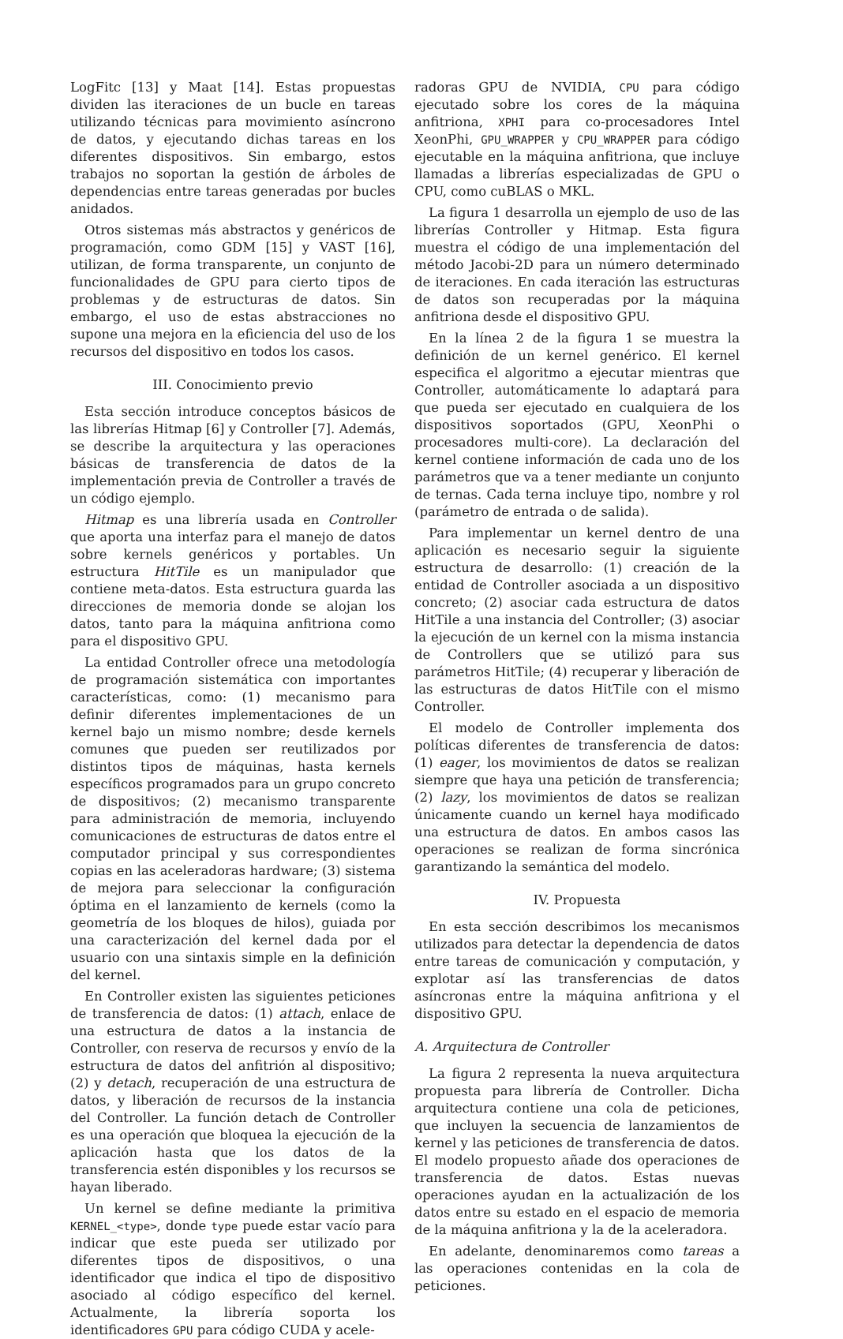LogFitc [13] y Maat [14]. Estas propuestas dividen las iteraciones de un bucle en tareas utilizando técnicas para movimiento asíncrono de datos, y ejecutando dichas tareas en los diferentes dispositivos. Sin embargo, estos trabajos no soportan la gestión de árboles de dependencias entre tareas generadas por bucles anidados.
Otros sistemas más abstractos y genéricos de programación, como GDM [15] y VAST [16], utilizan, de forma transparente, un conjunto de funcionalidades de GPU para cierto tipos de problemas y de estructuras de datos. Sin embargo, el uso de estas abstracciones no supone una mejora en la eficiencia del uso de los recursos del dispositivo en todos los casos.
III. Conocimiento previo
Esta sección introduce conceptos básicos de las librerías Hitmap [6] y Controller [7]. Además, se describe la arquitectura y las operaciones básicas de transferencia de datos de la implementación previa de Controller a través de un código ejemplo.
Hitmap es una librería usada en Controller que aporta una interfaz para el manejo de datos sobre kernels genéricos y portables. Un estructura HitTile es un manipulador que contiene meta-datos. Esta estructura guarda las direcciones de memoria donde se alojan los datos, tanto para la máquina anfitriona como para el dispositivo GPU.
La entidad Controller ofrece una metodología de programación sistemática con importantes características, como: (1) mecanismo para definir diferentes implementaciones de un kernel bajo un mismo nombre; desde kernels comunes que pueden ser reutilizados por distintos tipos de máquinas, hasta kernels específicos programados para un grupo concreto de dispositivos; (2) mecanismo transparente para administración de memoria, incluyendo comunicaciones de estructuras de datos entre el computador principal y sus correspondientes copias en las aceleradoras hardware; (3) sistema de mejora para seleccionar la configuración óptima en el lanzamiento de kernels (como la geometría de los bloques de hilos), guiada por una caracterización del kernel dada por el usuario con una sintaxis simple en la definición del kernel.
En Controller existen las siguientes peticiones de transferencia de datos: (1) attach, enlace de una estructura de datos a la instancia de Controller, con reserva de recursos y envío de la estructura de datos del anfitrión al dispositivo; (2) y detach, recuperación de una estructura de datos, y liberación de recursos de la instancia del Controller. La función detach de Controller es una operación que bloquea la ejecución de la aplicación hasta que los datos de la transferencia estén disponibles y los recursos se hayan liberado.
Un kernel se define mediante la primitiva KERNEL_<type>, donde type puede estar vacío para indicar que este pueda ser utilizado por diferentes tipos de dispositivos, o una identificador que indica el tipo de dispositivo asociado al código específico del kernel. Actualmente, la librería soporta los identificadores GPU para código CUDA y acele-
radoras GPU de NVIDIA, CPU para código ejecutado sobre los cores de la máquina anfitriona, XPHI para co-procesadores Intel XeonPhi, GPU_WRAPPER y CPU_WRAPPER para código ejecutable en la máquina anfitriona, que incluye llamadas a librerías especializadas de GPU o CPU, como cuBLAS o MKL.
La figura 1 desarrolla un ejemplo de uso de las librerías Controller y Hitmap. Esta figura muestra el código de una implementación del método Jacobi-2D para un número determinado de iteraciones. En cada iteración las estructuras de datos son recuperadas por la máquina anfitriona desde el dispositivo GPU.
En la línea 2 de la figura 1 se muestra la definición de un kernel genérico. El kernel especifica el algoritmo a ejecutar mientras que Controller, automáticamente lo adaptará para que pueda ser ejecutado en cualquiera de los dispositivos soportados (GPU, XeonPhi o procesadores multi-core). La declaración del kernel contiene información de cada uno de los parámetros que va a tener mediante un conjunto de ternas. Cada terna incluye tipo, nombre y rol (parámetro de entrada o de salida).
Para implementar un kernel dentro de una aplicación es necesario seguir la siguiente estructura de desarrollo: (1) creación de la entidad de Controller asociada a un dispositivo concreto; (2) asociar cada estructura de datos HitTile a una instancia del Controller; (3) asociar la ejecución de un kernel con la misma instancia de Controllers que se utilizó para sus parámetros HitTile; (4) recuperar y liberación de las estructuras de datos HitTile con el mismo Controller.
El modelo de Controller implementa dos políticas diferentes de transferencia de datos: (1) eager, los movimientos de datos se realizan siempre que haya una petición de transferencia; (2) lazy, los movimientos de datos se realizan únicamente cuando un kernel haya modificado una estructura de datos. En ambos casos las operaciones se realizan de forma sincrónica garantizando la semántica del modelo.
IV. Propuesta
En esta sección describimos los mecanismos utilizados para detectar la dependencia de datos entre tareas de comunicación y computación, y explotar así las transferencias de datos asíncronas entre la máquina anfitriona y el dispositivo GPU.
A. Arquitectura de Controller
La figura 2 representa la nueva arquitectura propuesta para librería de Controller. Dicha arquitectura contiene una cola de peticiones, que incluyen la secuencia de lanzamientos de kernel y las peticiones de transferencia de datos. El modelo propuesto añade dos operaciones de transferencia de datos. Estas nuevas operaciones ayudan en la actualización de los datos entre su estado en el espacio de memoria de la máquina anfitriona y la de la aceleradora.
En adelante, denominaremos como tareas a las operaciones contenidas en la cola de peticiones.